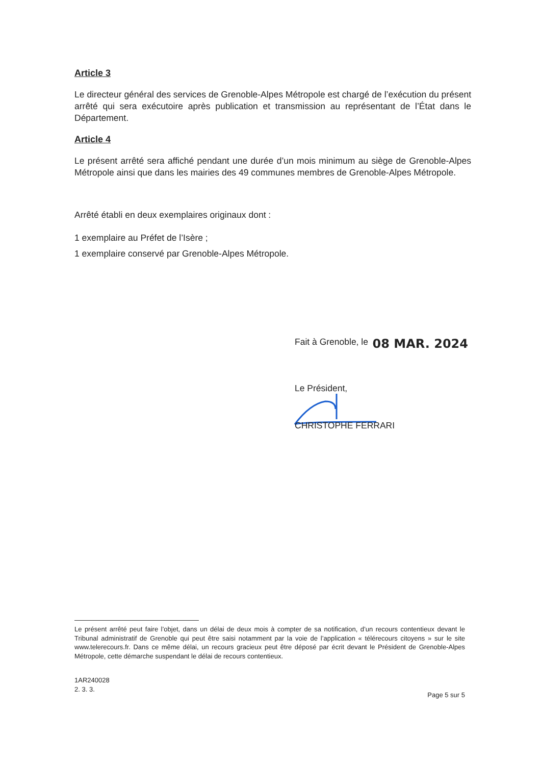Article 3
Le directeur général des services de Grenoble-Alpes Métropole est chargé de l’exécution du présent arrêté qui sera exécutoire après publication et transmission au représentant de l’État dans le Département.
Article 4
Le présent arrêté sera affiché pendant une durée d’un mois minimum au siège de Grenoble-Alpes Métropole ainsi que dans les mairies des 49 communes membres de Grenoble-Alpes Métropole.
Arrêté établi en deux exemplaires originaux dont :
1 exemplaire au Préfet de l’Isère ;
1 exemplaire conservé par Grenoble-Alpes Métropole.
Fait à Grenoble, le 08 MAR. 2024
Le Président,
CHRISTOPHE FERRARI
Le présent arrêté peut faire l’objet, dans un délai de deux mois à compter de sa notification, d’un recours contentieux devant le Tribunal administratif de Grenoble qui peut être saisi notamment par la voie de l’application « télérecours citoyens » sur le site www.telerecours.fr. Dans ce même délai, un recours gracieux peut être déposé par écrit devant le Président de Grenoble-Alpes Métropole, cette démarche suspendant le délai de recours contentieux.
1AR240028
2. 3. 3.
Page 5 sur 5